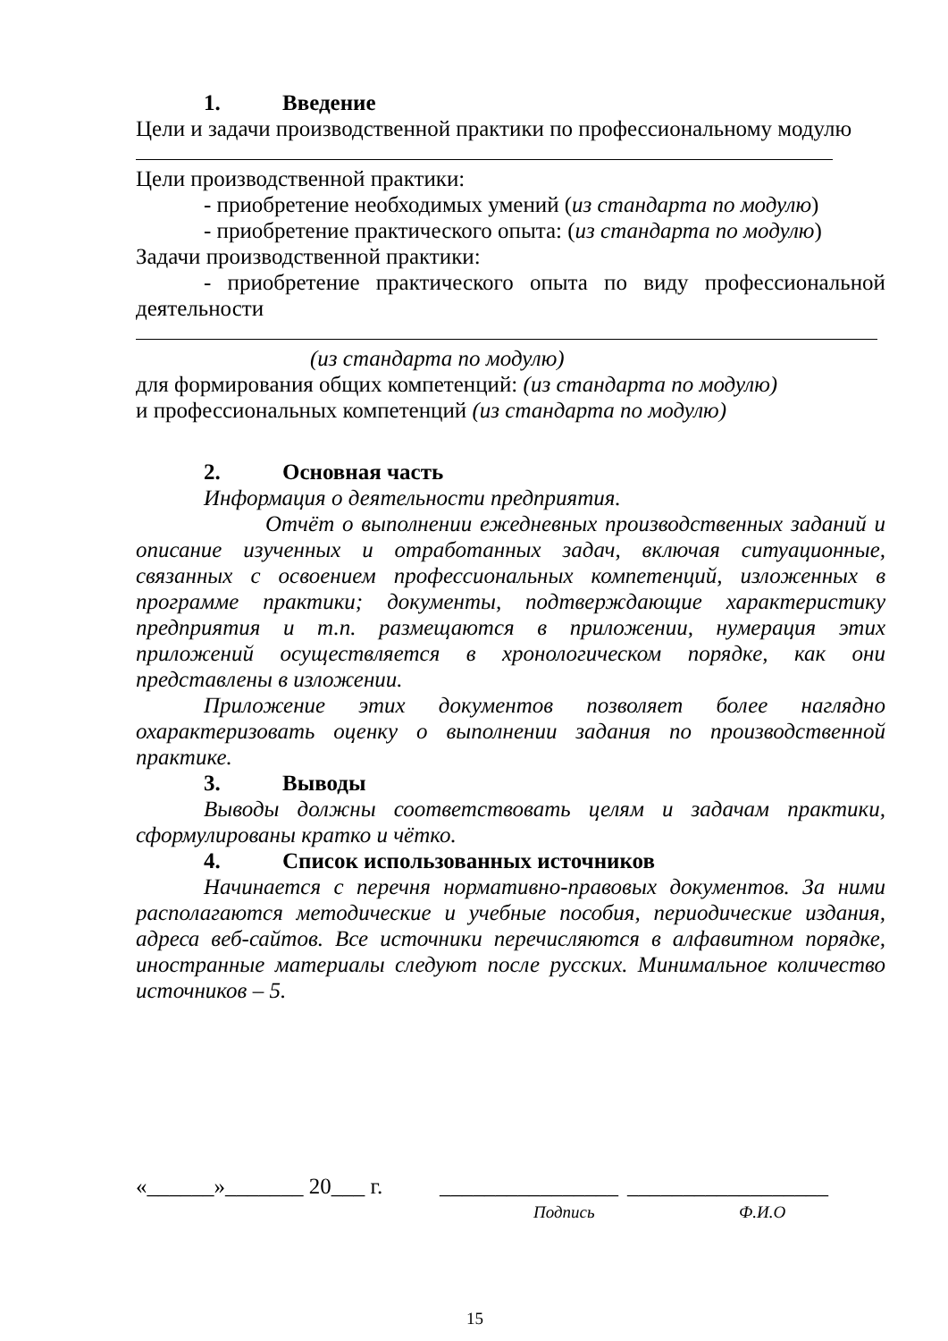1. Введение
Цели и задачи производственной практики по профессиональному модулю
Цели производственной практики:
- приобретение необходимых умений (из стандарта по модулю)
- приобретение практического опыта: (из стандарта по модулю)
Задачи производственной практики:
- приобретение практического опыта по виду профессиональной деятельности
(из стандарта по модулю)
для формирования общих компетенций: (из стандарта по модулю)
и профессиональных компетенций (из стандарта по модулю)
2. Основная часть
Информация о деятельности предприятия.
Отчёт о выполнении ежедневных производственных заданий и описание изученных и отработанных задач, включая ситуационные, связанных с освоением профессиональных компетенций, изложенных в программе практики; документы, подтверждающие характеристику предприятия и т.п. размещаются в приложении, нумерация этих приложений осуществляется в хронологическом порядке, как они представлены в изложении.
Приложение этих документов позволяет более наглядно охарактеризовать оценку о выполнении задания по производственной практике.
3. Выводы
Выводы должны соответствовать целям и задачам практики, сформулированы кратко и чётко.
4. Список использованных источников
Начинается с перечня нормативно-правовых документов. За ними располагаются методические и учебные пособия, периодические издания, адреса веб-сайтов. Все источники перечисляются в алфавитном порядке, иностранные материалы следуют после русских. Минимальное количество источников – 5.
«______»_______ 20___ г. ________________ __________________
Подпись Ф.И.О
15